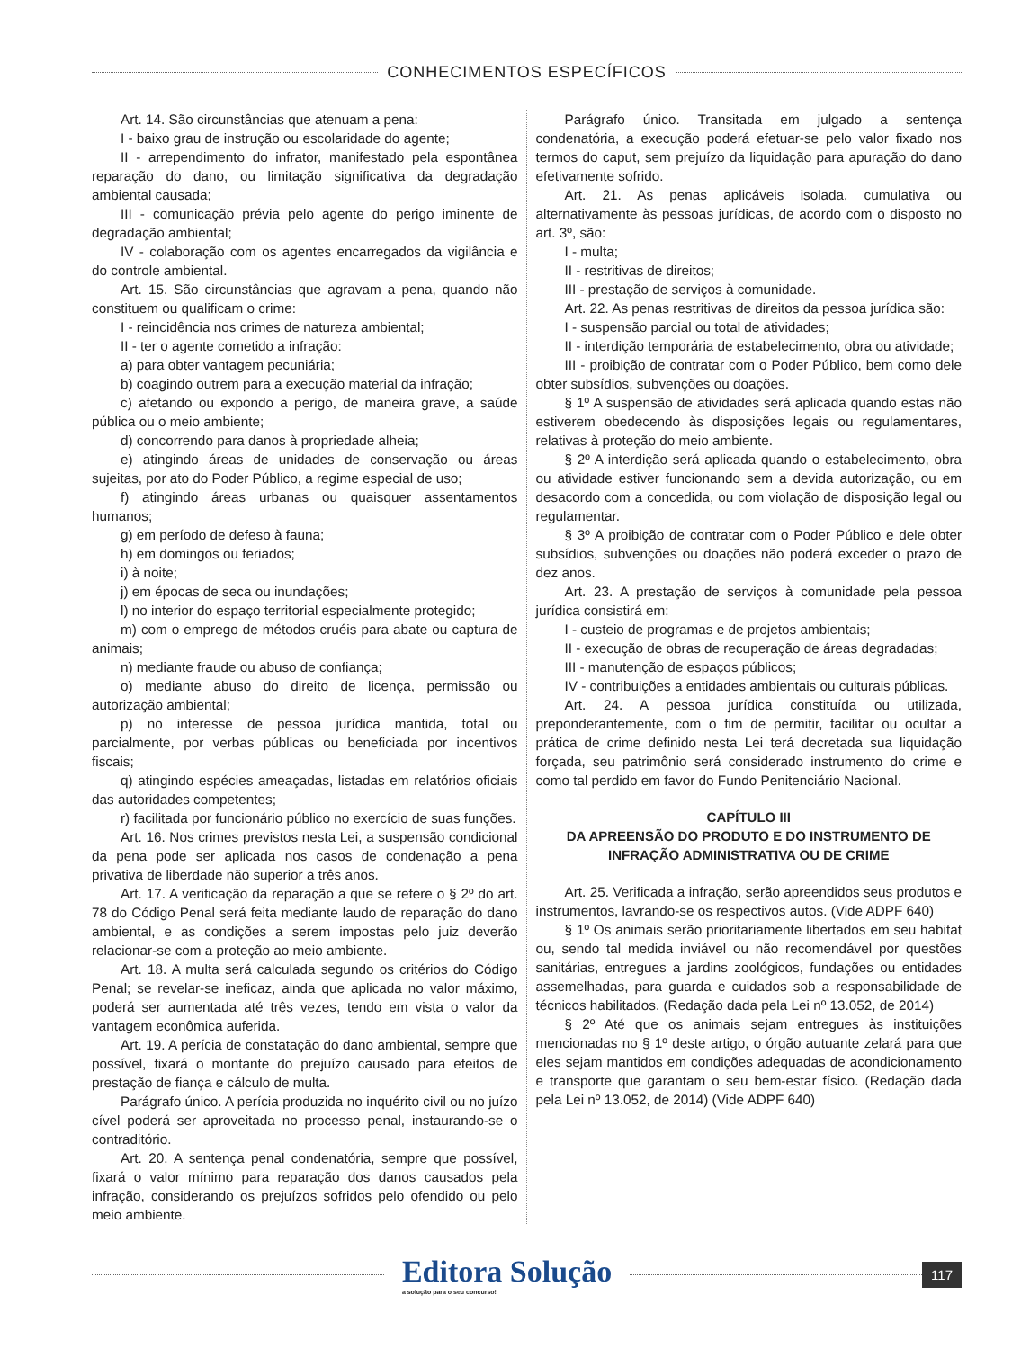CONHECIMENTOS ESPECÍFICOS
Art. 14. São circunstâncias que atenuam a pena:
I - baixo grau de instrução ou escolaridade do agente;
II - arrependimento do infrator, manifestado pela espontânea reparação do dano, ou limitação significativa da degradação ambiental causada;
III - comunicação prévia pelo agente do perigo iminente de degradação ambiental;
IV - colaboração com os agentes encarregados da vigilância e do controle ambiental.
Art. 15. São circunstâncias que agravam a pena, quando não constituem ou qualificam o crime:
I - reincidência nos crimes de natureza ambiental;
II - ter o agente cometido a infração:
a) para obter vantagem pecuniária;
b) coagindo outrem para a execução material da infração;
c) afetando ou expondo a perigo, de maneira grave, a saúde pública ou o meio ambiente;
d) concorrendo para danos à propriedade alheia;
e) atingindo áreas de unidades de conservação ou áreas sujeitas, por ato do Poder Público, a regime especial de uso;
f) atingindo áreas urbanas ou quaisquer assentamentos humanos;
g) em período de defeso à fauna;
h) em domingos ou feriados;
i) à noite;
j) em épocas de seca ou inundações;
l) no interior do espaço territorial especialmente protegido;
m) com o emprego de métodos cruéis para abate ou captura de animais;
n) mediante fraude ou abuso de confiança;
o) mediante abuso do direito de licença, permissão ou autorização ambiental;
p) no interesse de pessoa jurídica mantida, total ou parcialmente, por verbas públicas ou beneficiada por incentivos fiscais;
q) atingindo espécies ameaçadas, listadas em relatórios oficiais das autoridades competentes;
r) facilitada por funcionário público no exercício de suas funções.
Art. 16. Nos crimes previstos nesta Lei, a suspensão condicional da pena pode ser aplicada nos casos de condenação a pena privativa de liberdade não superior a três anos.
Art. 17. A verificação da reparação a que se refere o § 2º do art. 78 do Código Penal será feita mediante laudo de reparação do dano ambiental, e as condições a serem impostas pelo juiz deverão relacionar-se com a proteção ao meio ambiente.
Art. 18. A multa será calculada segundo os critérios do Código Penal; se revelar-se ineficaz, ainda que aplicada no valor máximo, poderá ser aumentada até três vezes, tendo em vista o valor da vantagem econômica auferida.
Art. 19. A perícia de constatação do dano ambiental, sempre que possível, fixará o montante do prejuízo causado para efeitos de prestação de fiança e cálculo de multa.
Parágrafo único. A perícia produzida no inquérito civil ou no juízo cível poderá ser aproveitada no processo penal, instaurando-se o contraditório.
Art. 20. A sentença penal condenatória, sempre que possível, fixará o valor mínimo para reparação dos danos causados pela infração, considerando os prejuízos sofridos pelo ofendido ou pelo meio ambiente.
Parágrafo único. Transitada em julgado a sentença condenatória, a execução poderá efetuar-se pelo valor fixado nos termos do caput, sem prejuízo da liquidação para apuração do dano efetivamente sofrido.
Art. 21. As penas aplicáveis isolada, cumulativa ou alternativamente às pessoas jurídicas, de acordo com o disposto no art. 3º, são:
I - multa;
II - restritivas de direitos;
III - prestação de serviços à comunidade.
Art. 22. As penas restritivas de direitos da pessoa jurídica são:
I - suspensão parcial ou total de atividades;
II - interdição temporária de estabelecimento, obra ou atividade;
III - proibição de contratar com o Poder Público, bem como dele obter subsídios, subvenções ou doações.
§ 1º A suspensão de atividades será aplicada quando estas não estiverem obedecendo às disposições legais ou regulamentares, relativas à proteção do meio ambiente.
§ 2º A interdição será aplicada quando o estabelecimento, obra ou atividade estiver funcionando sem a devida autorização, ou em desacordo com a concedida, ou com violação de disposição legal ou regulamentar.
§ 3º A proibição de contratar com o Poder Público e dele obter subsídios, subvenções ou doações não poderá exceder o prazo de dez anos.
Art. 23. A prestação de serviços à comunidade pela pessoa jurídica consistirá em:
I - custeio de programas e de projetos ambientais;
II - execução de obras de recuperação de áreas degradadas;
III - manutenção de espaços públicos;
IV - contribuições a entidades ambientais ou culturais públicas.
Art. 24. A pessoa jurídica constituída ou utilizada, preponderantemente, com o fim de permitir, facilitar ou ocultar a prática de crime definido nesta Lei terá decretada sua liquidação forçada, seu patrimônio será considerado instrumento do crime e como tal perdido em favor do Fundo Penitenciário Nacional.
CAPÍTULO III
DA APREENSÃO DO PRODUTO E DO INSTRUMENTO DE INFRAÇÃO ADMINISTRATIVA OU DE CRIME
Art. 25. Verificada a infração, serão apreendidos seus produtos e instrumentos, lavrando-se os respectivos autos. (Vide ADPF 640)
§ 1º Os animais serão prioritariamente libertados em seu habitat ou, sendo tal medida inviável ou não recomendável por questões sanitárias, entregues a jardins zoológicos, fundações ou entidades assemelhadas, para guarda e cuidados sob a responsabilidade de técnicos habilitados. (Redação dada pela Lei nº 13.052, de 2014)
§ 2º Até que os animais sejam entregues às instituições mencionadas no § 1º deste artigo, o órgão autuante zelará para que eles sejam mantidos em condições adequadas de acondicionamento e transporte que garantam o seu bem-estar físico. (Redação dada pela Lei nº 13.052, de 2014) (Vide ADPF 640)
Editora Solução
a solução para o seu concurso!
117